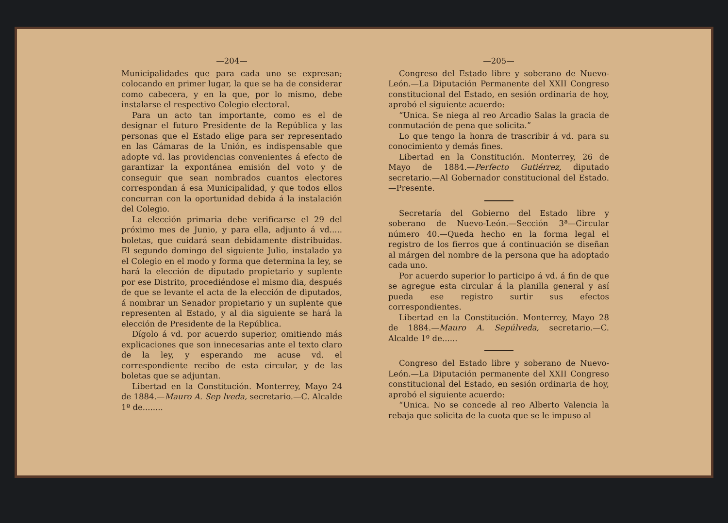—204—
Municipalidades que para cada uno se expresan; colocando en primer lugar, la que se ha de considerar como cabecera, y en la que, por lo mismo, debe instalarse el respectivo Colegio electoral.
Para un acto tan importante, como es el de designar el futuro Presidente de la República y las personas que el Estado elige para ser representado en las Cámaras de la Unión, es indispensable que adopte vd. las providencias convenientes á efecto de garantizar la expontánea emisión del voto y de conseguir que sean nombrados cuantos electores correspondan á esa Municipalidad, y que todos ellos concurran con la oportunidad debida á la instalación del Colegio.
La elección primaria debe verificarse el 29 del próximo mes de Junio, y para ella, adjunto á vd..... boletas, que cuidará sean debidamente distribuidas. El segundo domingo del siguiente Julio, instalado ya el Colegio en el modo y forma que determina la ley, se hará la elección de diputado propietario y suplente por ese Distrito, procediéndose el mismo dia, después de que se levante el acta de la elección de diputados, á nombrar un Senador propietario y un suplente que representen al Estado, y al dia siguiente se hará la elección de Presidente de la República.
Dígolo á vd. por acuerdo superior, omitiendo más explicaciones que son innecesarias ante el texto claro de la ley, y esperando me acuse vd. el correspondiente recibo de esta circular, y de las boletas que se adjuntan.
Libertad en la Constitución. Monterrey, Mayo 24 de 1884.—Mauro A. Sep lveda, secretario.—C. Alcalde 1º de........
—205—
Congreso del Estado libre y soberano de Nuevo-León.—La Diputación Permanente del XXII Congreso constitucional del Estado, en sesión ordinaria de hoy, aprobó el siguiente acuerdo:
“Unica. Se niega al reo Arcadio Salas la gracia de conmutación de pena que solicita.”
Lo que tengo la honra de trascribir á vd. para su conocimiento y demás fines.
Libertad en la Constitución. Monterrey, 26 de Mayo de 1884.—Perfecto Gutiérrez, diputado secretario.—Al Gobernador constitucional del Estado.—Presente.
Secretaría del Gobierno del Estado libre y soberano de Nuevo-León.—Sección 3ª—Circular número 40.—Queda hecho en la forma legal el registro de los fierros que á continuación se diseñan al márgen del nombre de la persona que ha adoptado cada uno.
Por acuerdo superior lo participo á vd. á fin de que se agregue esta circular á la planilla general y así pueda ese registro surtir sus efectos correspondientes.
Libertad en la Constitución. Monterrey, Mayo 28 de 1884.—Mauro A. Sepúlveda, secretario.—C. Alcalde 1º de......
Congreso del Estado libre y soberano de Nuevo-León.—La Diputación permanente del XXII Congreso constitucional del Estado, en sesión ordinaria de hoy, aprobó el siguiente acuerdo:
“Unica. No se concede al reo Alberto Valencia la rebaja que solicita de la cuota que se le impuso al